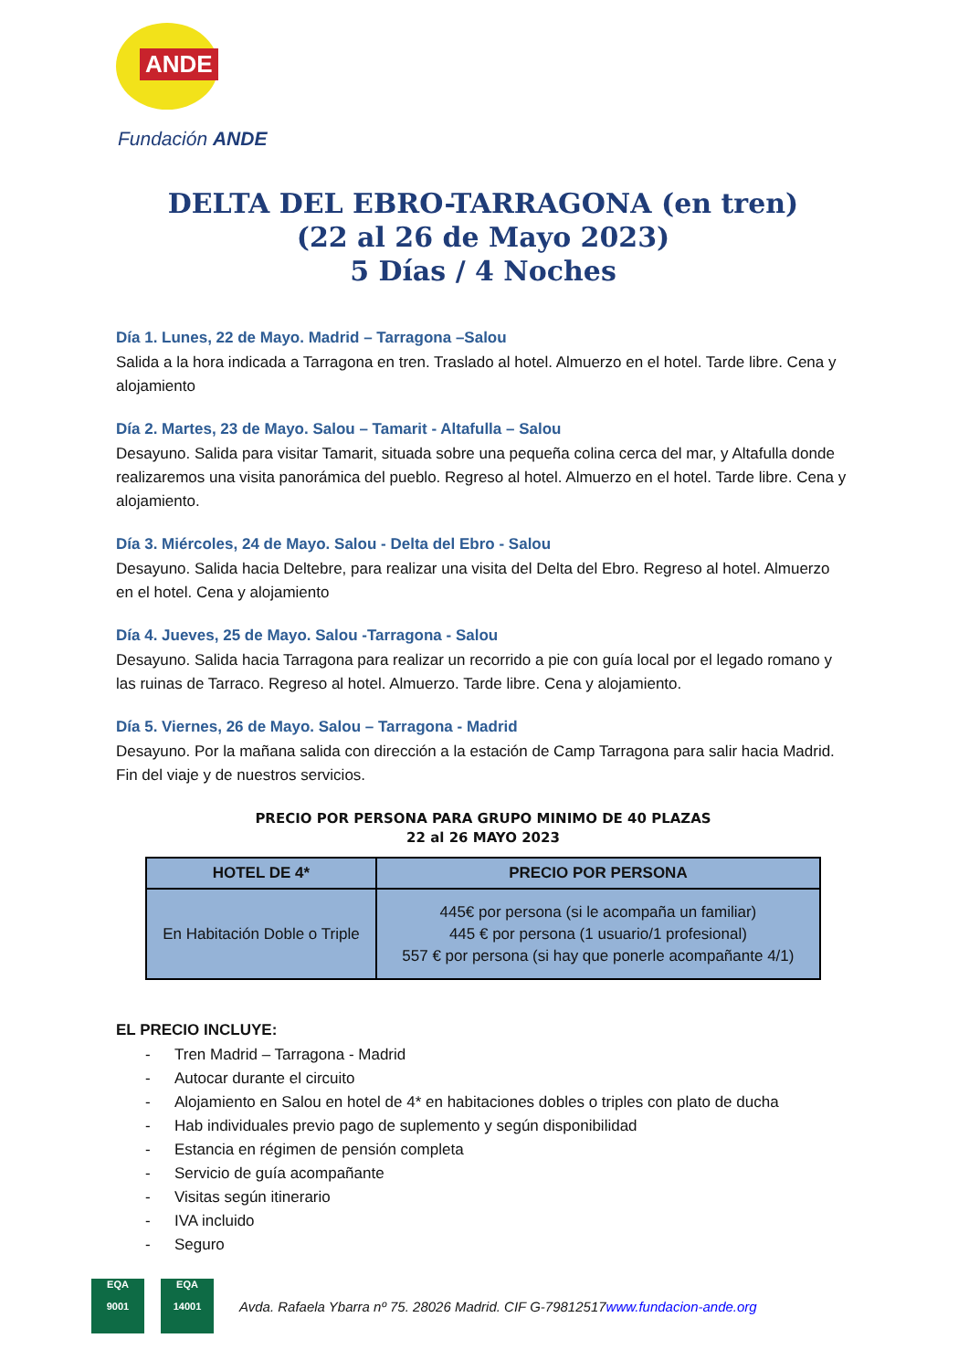ANDE
Fundación ANDE
DELTA DEL EBRO-TARRAGONA (en tren)
(22 al 26 de Mayo 2023)
5 Días / 4 Noches
Día 1. Lunes, 22 de Mayo. Madrid – Tarragona –Salou
Salida a la hora indicada a Tarragona en tren. Traslado al hotel. Almuerzo en el hotel. Tarde libre. Cena y alojamiento
Día 2. Martes, 23 de Mayo. Salou – Tamarit - Altafulla – Salou
Desayuno. Salida para visitar Tamarit, situada sobre una pequeña colina cerca del mar, y Altafulla donde realizaremos una visita panorámica del pueblo. Regreso al hotel. Almuerzo en el hotel. Tarde libre. Cena y alojamiento.
Día 3. Miércoles, 24 de Mayo. Salou - Delta del Ebro - Salou
Desayuno. Salida hacia Deltebre, para realizar una visita del Delta del Ebro. Regreso al hotel. Almuerzo en el hotel. Cena y alojamiento
Día 4. Jueves, 25 de Mayo. Salou -Tarragona - Salou
Desayuno. Salida hacia Tarragona para realizar un recorrido a pie con guía local por el legado romano y las ruinas de Tarraco. Regreso al hotel. Almuerzo. Tarde libre. Cena y alojamiento.
Día 5. Viernes, 26 de Mayo. Salou – Tarragona - Madrid
Desayuno. Por la mañana salida con dirección a la estación de Camp Tarragona para salir hacia Madrid. Fin del viaje y de nuestros servicios.
PRECIO POR PERSONA PARA GRUPO MINIMO DE 40 PLAZAS
22 al 26 MAYO 2023
| HOTEL DE 4* | PRECIO POR PERSONA |
| --- | --- |
| En Habitación Doble o Triple | 445€ por persona (si le acompaña un familiar) 445 € por persona (1 usuario/1 profesional) 557 € por persona (si hay que ponerle acompañante 4/1) |
EL PRECIO INCLUYE:
- Tren Madrid – Tarragona - Madrid
- Autocar durante el circuito
- Alojamiento en Salou en hotel de 4* en habitaciones dobles o triples con plato de ducha
- Hab individuales previo pago de suplemento y según disponibilidad
- Estancia en régimen de pensión completa
- Servicio de guía acompañante
- Visitas según itinerario
- IVA incluido
- Seguro
EQA
9001
EQA
14001
Avda. Rafaela Ybarra nº 75. 28026 Madrid. CIF G-79812517www.fundacion-ande.org